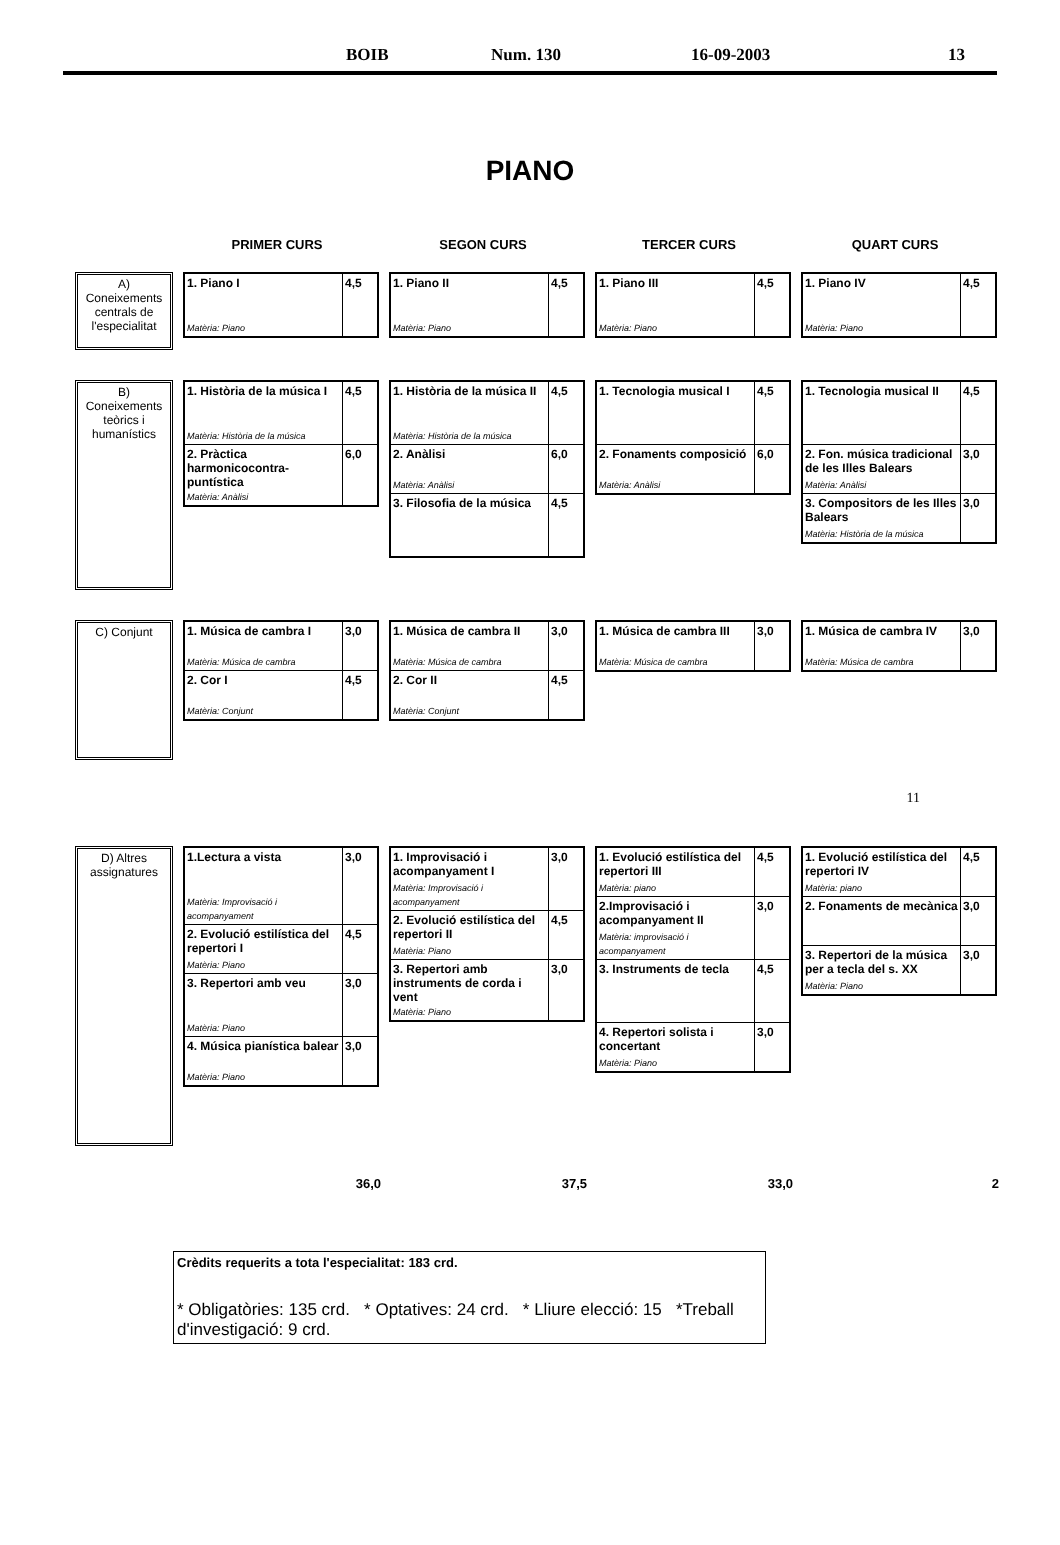BOIB Num. 130 16-09-2003 13
PIANO
PRIMER CURS SEGON CURS TERCER CURS QUART CURS
A) Coneixements centrals de l'especialitat
| 1. Piano I Matèria: Piano | 4,5 |
| 1. Piano II Matèria: Piano | 4,5 |
| 1. Piano III Matèria: Piano | 4,5 |
| 1. Piano IV Matèria: Piano | 4,5 |
B) Coneixements teòrics i humanístics
| 1. Història de la música I Matèria: Història de la música | 4,5 |
| 2. Pràctica harmonicocontra-puntística Matèria: Anàlisi | 6,0 |
| 1. Història de la música II Matèria: Història de la música | 4,5 |
| 2. Anàlisi Matèria: Anàlisi | 6,0 |
| 3. Filosofia de la música | 4,5 |
| 1. Tecnologia musical I | 4,5 |
| 2. Fonaments composició Matèria: Anàlisi | 6,0 |
| 1. Tecnologia musical II | 4,5 |
| 2. Fon. música tradicional de les Illes Balears Matèria: Anàlisi | 3,0 |
| 3. Compositors de les Illes Balears Matèria: Història de la música | 3,0 |
C) Conjunt
| 1. Música de cambra I Matèria: Música de cambra | 3,0 |
| 2. Cor I Matèria: Conjunt | 4,5 |
| 1. Música de cambra II Matèria: Música de cambra | 3,0 |
| 2. Cor II Matèria: Conjunt | 4,5 |
| 1. Música de cambra III Matèria: Música de cambra | 3,0 |
| 1. Música de cambra IV Matèria: Música de cambra | 3,0 |
11
D) Altres assignatures
| 1.Lectura a vista Matèria: Improvisació i acompanyament | 3,0 |
| 2. Evolució estilística del repertori I Matèria: Piano | 4,5 |
| 3. Repertori amb veu Matèria: Piano | 3,0 |
| 4. Música pianística balear Matèria: Piano | 3,0 |
| 1. Improvisació i acompanyament I Matèria: Improvisació i acompanyament | 3,0 |
| 2. Evolució estilística del repertori II Matèria: Piano | 4,5 |
| 3. Repertori amb instruments de corda i vent Matèria: Piano | 3,0 |
| 1. Evolució estilística del repertori III Matèria: piano | 4,5 |
| 2.Improvisació i acompanyament II Matèria: improvisació i acompanyament | 3,0 |
| 3. Instruments de tecla | 4,5 |
| 4. Repertori solista i concertant Matèria: Piano | 3,0 |
| 1. Evolució estilística del repertori IV Matèria: piano | 4,5 |
| 2. Fonaments de mecànica | 3,0 |
| 3. Repertori de la música per a tecla del s. XX Matèria: Piano | 3,0 |
36,0 37,5 33,0 2
Crèdits requerits a tota l'especialitat: 183 crd.
* Obligatòries: 135 crd. * Optatives: 24 crd. * Lliure elecció: 15 *Treball d'investigació: 9 crd.